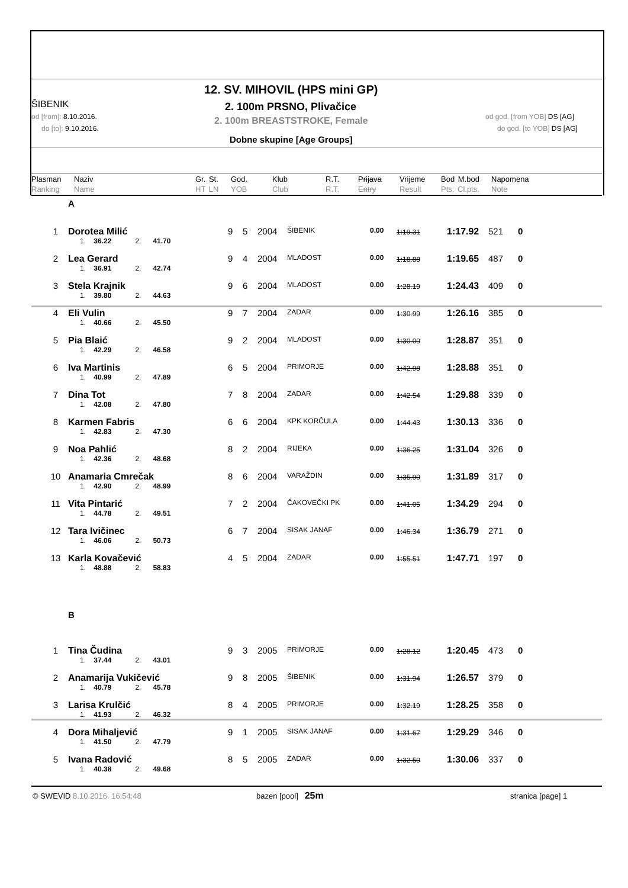12. SV. MIHOVIL (HPS mini GP)
ŠIBENIK 2. 100m PRSNO, Plivačice
od [from]: 8.10.2016.
do [to]: 9.10.2016.
2. 100m BREASTSTROKE, Female od god. [from YOB] DS [AG]
do god. [to YOB] DS [AG]
Dobne skupine [Age Groups]
Plasman
Ranking Naziv
Name Gr. St.
HT LN God.
YOB Klub
Club R.T.
R.T. Prijava
Entry Vrijeme
Result Bod M.bod
Pts. Cl.pts. Napomena
Note
A
| 1 | Dorotea Milić | 9 | 5 | 2004 | ŠIBENIK | 0.00 | 1:19.31 | 1:17.92 | 521 | 0 |
| | 1. 36.22 2. 41.70 | | | | | | | | | |
| 2 | Lea Gerard | 9 | 4 | 2004 | MLADOST | 0.00 | 1:18.88 | 1:19.65 | 487 | 0 |
| | 1. 36.91 2. 42.74 | | | | | | | | | |
| 3 | Stela Krajnik | 9 | 6 | 2004 | MLADOST | 0.00 | 1:28.19 | 1:24.43 | 409 | 0 |
| | 1. 39.80 2. 44.63 | | | | | | | | | |
| 4 | Eli Vulin | 9 | 7 | 2004 | ZADAR | 0.00 | 1:30.99 | 1:26.16 | 385 | 0 |
| | 1. 40.66 2. 45.50 | | | | | | | | | |
| 5 | Pia Blaić | 9 | 2 | 2004 | MLADOST | 0.00 | 1:30.00 | 1:28.87 | 351 | 0 |
| | 1. 42.29 2. 46.58 | | | | | | | | | |
| 6 | Iva Martinis | 6 | 5 | 2004 | PRIMORJE | 0.00 | 1:42.98 | 1:28.88 | 351 | 0 |
| | 1. 40.99 2. 47.89 | | | | | | | | | |
| 7 | Dina Tot | 7 | 8 | 2004 | ZADAR | 0.00 | 1:42.54 | 1:29.88 | 339 | 0 |
| | 1. 42.08 2. 47.80 | | | | | | | | | |
| 8 | Karmen Fabris | 6 | 6 | 2004 | KPK KORČULA | 0.00 | 1:44.43 | 1:30.13 | 336 | 0 |
| | 1. 42.83 2. 47.30 | | | | | | | | | |
| 9 | Noa Pahlić | 8 | 2 | 2004 | RIJEKA | 0.00 | 1:36.25 | 1:31.04 | 326 | 0 |
| | 1. 42.36 2. 48.68 | | | | | | | | | |
| 10 | Anamaria Cmrečak | 8 | 6 | 2004 | VARAŽDIN | 0.00 | 1:35.90 | 1:31.89 | 317 | 0 |
| | 1. 42.90 2. 48.99 | | | | | | | | | |
| 11 | Vita Pintarić | 7 | 2 | 2004 | ČAKOVEČKI PK | 0.00 | 1:41.05 | 1:34.29 | 294 | 0 |
| | 1. 44.78 2. 49.51 | | | | | | | | | |
| 12 | Tara Ivičinec | 6 | 7 | 2004 | SISAK JANAF | 0.00 | 1:46.34 | 1:36.79 | 271 | 0 |
| | 1. 46.06 2. 50.73 | | | | | | | | | |
| 13 | Karla Kovačević | 4 | 5 | 2004 | ZADAR | 0.00 | 1:55.51 | 1:47.71 | 197 | 0 |
| | 1. 48.88 2. 58.83 | | | | | | | | | |
| | B | | | | | | | | | |
| 1 | Tina Čudina | 9 | 3 | 2005 | PRIMORJE | 0.00 | 1:28.12 | 1:20.45 | 473 | 0 |
| | 1. 37.44 2. 43.01 | | | | | | | | | |
| 2 | Anamarija Vukičević | 9 | 8 | 2005 | ŠIBENIK | 0.00 | 1:31.94 | 1:26.57 | 379 | 0 |
| | 1. 40.79 2. 45.78 | | | | | | | | | |
| 3 | Larisa Krulčić | 8 | 4 | 2005 | PRIMORJE | 0.00 | 1:32.19 | 1:28.25 | 358 | 0 |
| | 1. 41.93 2. 46.32 | | | | | | | | | |
| 4 | Dora Mihaljević | 9 | 1 | 2005 | SISAK JANAF | 0.00 | 1:31.67 | 1:29.29 | 346 | 0 |
| | 1. 41.50 2. 47.79 | | | | | | | | | |
| 5 | Ivana Radović | 8 | 5 | 2005 | ZADAR | 0.00 | 1:32.50 | 1:30.06 | 337 | 0 |
| | 1. 40.38 2. 49.68 | | | | | | | | | |
© SWEVID 8.10.2016. 16:54:48 bazen [pool] 25m stranica [page] 1